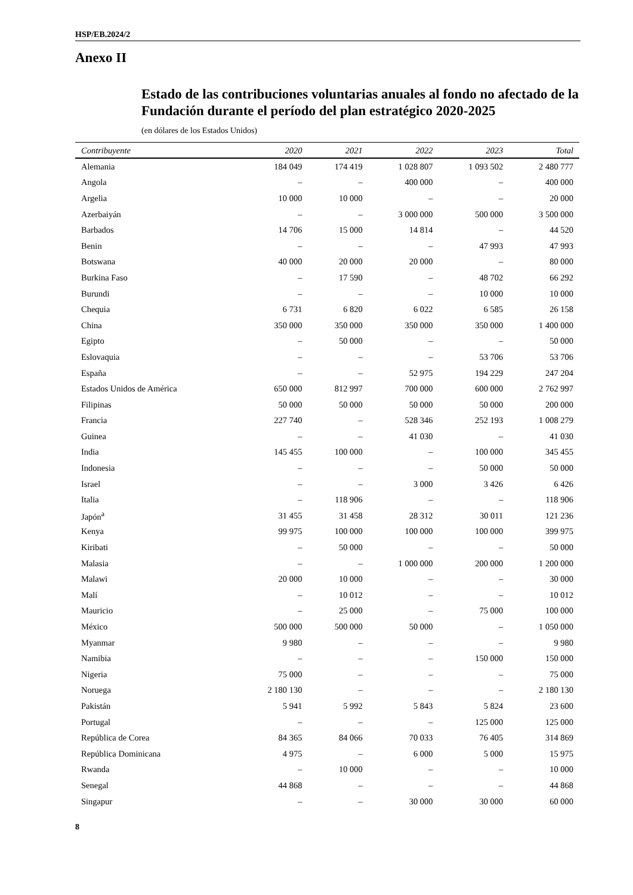HSP/EB.2024/2
Anexo II
Estado de las contribuciones voluntarias anuales al fondo no afectado de la Fundación durante el período del plan estratégico 2020-2025
(en dólares de los Estados Unidos)
| Contribuyente | 2020 | 2021 | 2022 | 2023 | Total |
| --- | --- | --- | --- | --- | --- |
| Alemania | 184 049 | 174 419 | 1 028 807 | 1 093 502 | 2 480 777 |
| Angola | – | – | 400 000 | – | 400 000 |
| Argelia | 10 000 | 10 000 | – | – | 20 000 |
| Azerbaiyán | – | – | 3 000 000 | 500 000 | 3 500 000 |
| Barbados | 14 706 | 15 000 | 14 814 | – | 44 520 |
| Benin | – | – | – | 47 993 | 47 993 |
| Botswana | 40 000 | 20 000 | 20 000 | – | 80 000 |
| Burkina Faso | – | 17 590 | – | 48 702 | 66 292 |
| Burundi | – | – | – | 10 000 | 10 000 |
| Chequia | 6 731 | 6 820 | 6 022 | 6 585 | 26 158 |
| China | 350 000 | 350 000 | 350 000 | 350 000 | 1 400 000 |
| Egipto | – | 50 000 | – | – | 50 000 |
| Eslovaquia | – | – | – | 53 706 | 53 706 |
| España | – | – | 52 975 | 194 229 | 247 204 |
| Estados Unidos de América | 650 000 | 812 997 | 700 000 | 600 000 | 2 762 997 |
| Filipinas | 50 000 | 50 000 | 50 000 | 50 000 | 200 000 |
| Francia | 227 740 | – | 528 346 | 252 193 | 1 008 279 |
| Guinea | – | – | 41 030 | – | 41 030 |
| India | 145 455 | 100 000 | – | 100 000 | 345 455 |
| Indonesia | – | – | – | 50 000 | 50 000 |
| Israel | – | – | 3 000 | 3 426 | 6 426 |
| Italia | – | 118 906 | – | – | 118 906 |
| Japón<sup>a</sup> | 31 455 | 31 458 | 28 312 | 30 011 | 121 236 |
| Kenya | 99 975 | 100 000 | 100 000 | 100 000 | 399 975 |
| Kiribati | – | 50 000 | – | – | 50 000 |
| Malasia | – | – | 1 000 000 | 200 000 | 1 200 000 |
| Malawi | 20 000 | 10 000 | – | – | 30 000 |
| Malí | – | 10 012 | – | – | 10 012 |
| Mauricio | – | 25 000 | – | 75 000 | 100 000 |
| México | 500 000 | 500 000 | 50 000 | – | 1 050 000 |
| Myanmar | 9 980 | – | – | – | 9 980 |
| Namibia | – | – | – | 150 000 | 150 000 |
| Nigeria | 75 000 | – | – | – | 75 000 |
| Noruega | 2 180 130 | – | – | – | 2 180 130 |
| Pakistán | 5 941 | 5 992 | 5 843 | 5 824 | 23 600 |
| Portugal | – | – | – | 125 000 | 125 000 |
| República de Corea | 84 365 | 84 066 | 70 033 | 76 405 | 314 869 |
| República Dominicana | 4 975 | – | 6 000 | 5 000 | 15 975 |
| Rwanda | – | 10 000 | – | – | 10 000 |
| Senegal | 44 868 | – | – | – | 44 868 |
| Singapur | – | – | 30 000 | 30 000 | 60 000 |
8